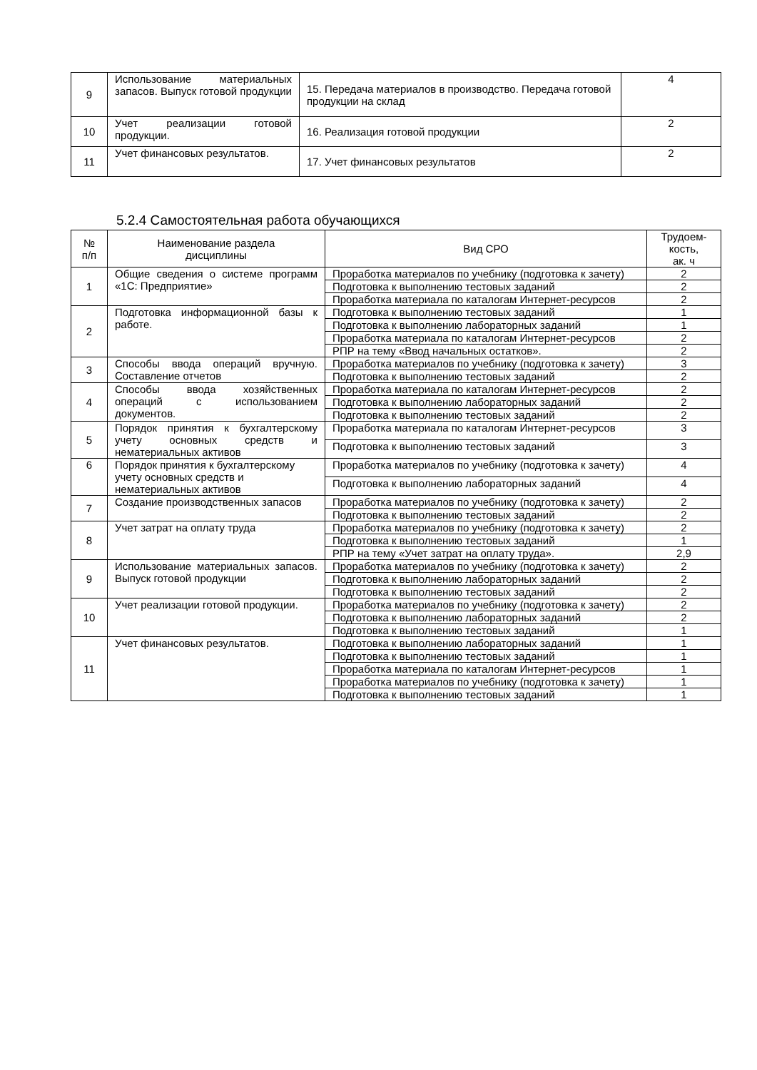| 9 | Использование материальных запасов. Выпуск готовой продукции | 15. Передача материалов в производство. Передача готовой продукции на склад | 4 |
| 10 | Учет реализации готовой продукции. | 16. Реализация готовой продукции | 2 |
| 11 | Учет финансовых результатов. | 17. Учет финансовых результатов | 2 |
5.2.4 Самостоятельная работа обучающихся
| № п/п | Наименование раздела дисциплины | Вид СРО | Трудоем- кость, ак. ч |
| --- | --- | --- | --- |
| 1 | Общие сведения о системе программ «1С: Предприятие» | Проработка материалов по учебнику (подготовка к зачету) | 2 |
| | | Подготовка к выполнению тестовых заданий | 2 |
| | | Проработка материала по каталогам Интернет-ресурсов | 2 |
| 2 | Подготовка информационной базы к работе. | Подготовка к выполнению тестовых заданий | 1 |
| | | Подготовка к выполнению лабораторных заданий | 1 |
| | | Проработка материала по каталогам Интернет-ресурсов | 2 |
| | | РПР на тему «Ввод начальных остатков». | 2 |
| 3 | Способы ввода операций вручную. Составление отчетов | Проработка материалов по учебнику (подготовка к зачету) | 3 |
| | | Подготовка к выполнению тестовых заданий | 2 |
| 4 | Способы ввода хозяйственных операций с использованием документов. | Проработка материала по каталогам Интернет-ресурсов | 2 |
| | | Подготовка к выполнению лабораторных заданий | 2 |
| | | Подготовка к выполнению тестовых заданий | 2 |
| 5 | Порядок принятия к бухгалтерскому учету основных средств и нематериальных активов | Проработка материала по каталогам Интернет-ресурсов | 3 |
| | | Подготовка к выполнению тестовых заданий | 3 |
| 6 | Порядок принятия к бухгалтерскому учету основных средств и нематериальных активов | Проработка материалов по учебнику (подготовка к зачету) | 4 |
| | | Подготовка к выполнению лабораторных заданий | 4 |
| 7 | Создание производственных запасов | Проработка материалов по учебнику (подготовка к зачету) | 2 |
| | | Подготовка к выполнению тестовых заданий | 2 |
| 8 | Учет затрат на оплату труда | Проработка материалов по учебнику (подготовка к зачету) | 2 |
| | | Подготовка к выполнению тестовых заданий | 1 |
| | | РПР на тему «Учет затрат на оплату труда». | 2,9 |
| 9 | Использование материальных запасов. Выпуск готовой продукции | Проработка материалов по учебнику (подготовка к зачету) | 2 |
| | | Подготовка к выполнению лабораторных заданий | 2 |
| | | Подготовка к выполнению тестовых заданий | 2 |
| 10 | Учет реализации готовой продукции. | Проработка материалов по учебнику (подготовка к зачету) | 2 |
| | | Подготовка к выполнению лабораторных заданий | 2 |
| | | Подготовка к выполнению тестовых заданий | 1 |
| 11 | Учет финансовых результатов. | Подготовка к выполнению лабораторных заданий | 1 |
| | | Подготовка к выполнению тестовых заданий | 1 |
| | | Проработка материала по каталогам Интернет-ресурсов | 1 |
| | | Проработка материалов по учебнику (подготовка к зачету) | 1 |
| | | Подготовка к выполнению тестовых заданий | 1 |